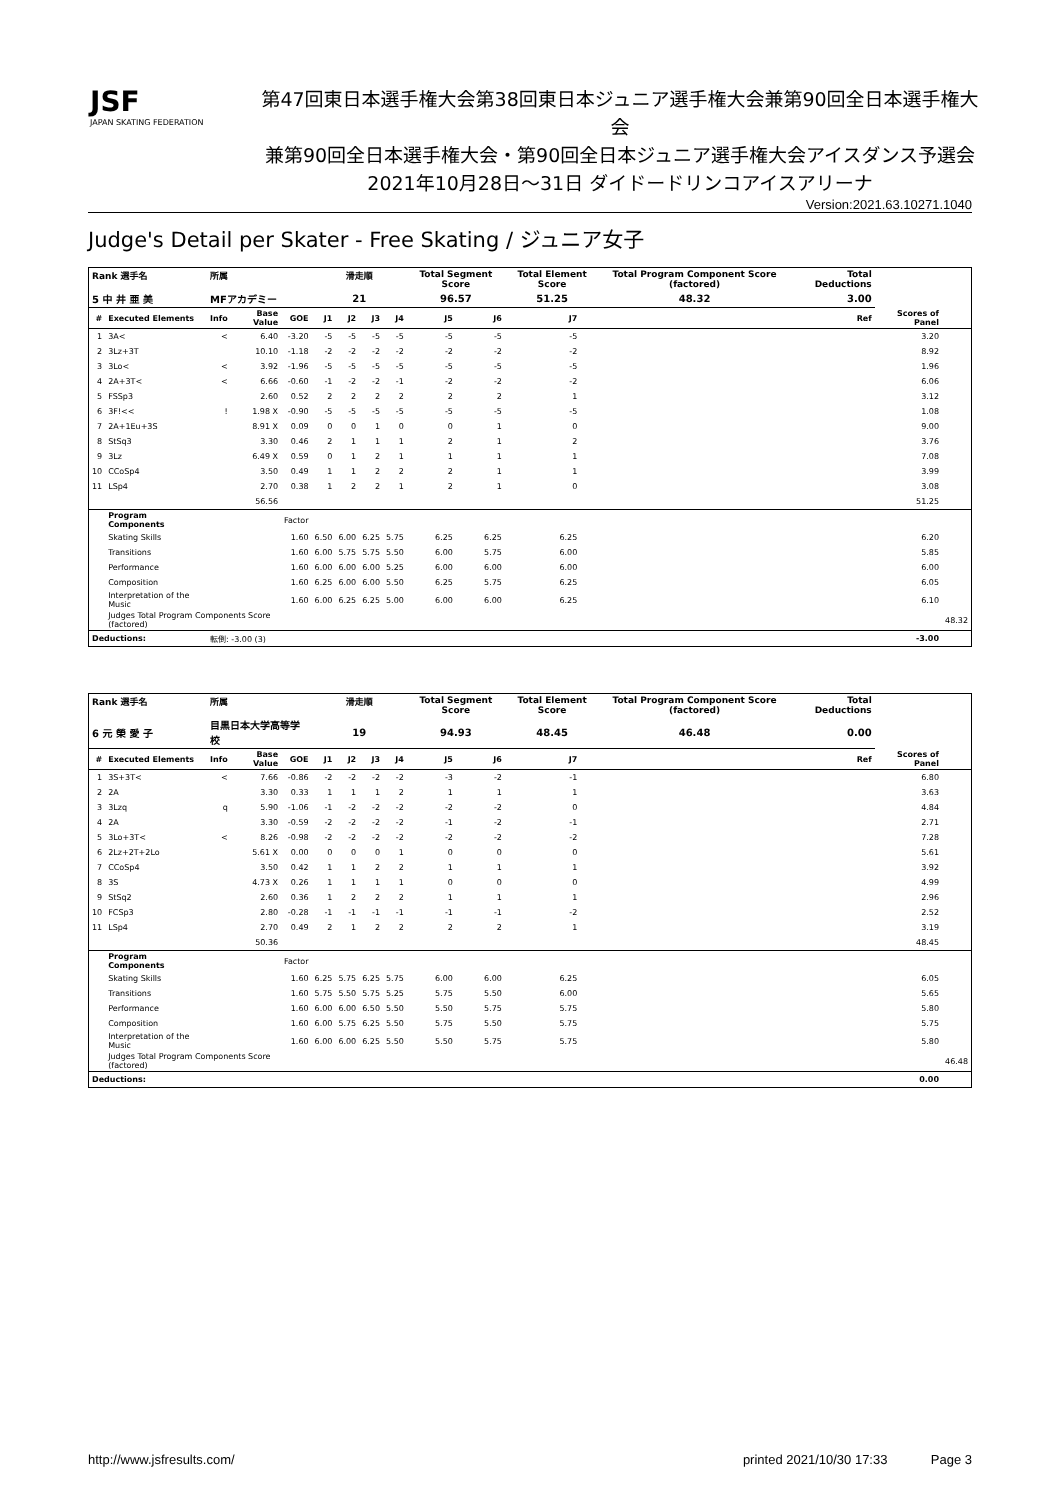JSF
JAPAN SKATING FEDERATION
第47回東日本選手権大会第38回東日本ジュニア選手権大会兼第90回全日本選手権大会
兼第90回全日本選手権大会・第90回全日本ジュニア選手権大会アイスダンス予選会
2021年10月28日～31日 ダイドードリンコアイスアリーナ
Version:2021.63.10271.1040
Judge's Detail per Skater - Free Skating / ジュニア女子
| Rank 選手名 | | 所属 | | | 滑走順 | | | | Total Segment Score | | Total Element Score | | Total Program Component Score (factored) | | Total Deductions | | | |
| --- | --- | --- | --- | --- | --- | --- | --- | --- | --- | --- | --- | --- | --- | --- | --- | --- | --- | --- |
| 5 中 井 亜 美 | | MFアカデミー | | | 21 | | | | 96.57 | | 51.25 | | 48.32 | | 3.00 | | | |
| # | Executed Elements | Info | Base Value | GOE | J1 | J2 | J3 | J4 | J5 | J6 | J7 | | | | | Ref | Scores of Panel | |
| 1 | 3A< | < | 6.40 | -3.20 | -5 | -5 | -5 | -5 | -5 | -5 | -5 | | | | | | 3.20 | |
| 2 | 3Lz+3T | | 10.10 | -1.18 | -2 | -2 | -2 | -2 | -2 | -2 | -2 | | | | | | 8.92 | |
| 3 | 3Lo< | < | 3.92 | -1.96 | -5 | -5 | -5 | -5 | -5 | -5 | -5 | | | | | | 1.96 | |
| 4 | 2A+3T< | < | 6.66 | -0.60 | -1 | -2 | -2 | -1 | -2 | -2 | -2 | | | | | | 6.06 | |
| 5 | FSSp3 | | 2.60 | 0.52 | 2 | 2 | 2 | 2 | 2 | 2 | 1 | | | | | | 3.12 | |
| 6 | 3F!<< | ! | 1.98 X | -0.90 | -5 | -5 | -5 | -5 | -5 | -5 | -5 | | | | | | 1.08 | |
| 7 | 2A+1Eu+3S | | 8.91 X | 0.09 | 0 | 0 | 1 | 0 | 0 | 1 | 0 | | | | | | 9.00 | |
| 8 | StSq3 | | 3.30 | 0.46 | 2 | 1 | 1 | 1 | 2 | 1 | 2 | | | | | | 3.76 | |
| 9 | 3Lz | | 6.49 X | 0.59 | 0 | 1 | 2 | 1 | 1 | 1 | 1 | | | | | | 7.08 | |
| 10 | CCoSp4 | | 3.50 | 0.49 | 1 | 1 | 2 | 2 | 2 | 1 | 1 | | | | | | 3.99 | |
| 11 | LSp4 | | 2.70 | 0.38 | 1 | 2 | 2 | 1 | 2 | 1 | 0 | | | | | | 3.08 | |
| | | | 56.56 | | | | | | | | | | | | | | 51.25 | |
| | Program Components | | | Factor | | | | | | | | | | | | | | |
| | Skating Skills | | | 1.60 | 6.50 | 6.00 | 6.25 | 5.75 | 6.25 | 6.25 | 6.25 | | | | | | 6.20 | |
| | Transitions | | | 1.60 | 6.00 | 5.75 | 5.75 | 5.50 | 6.00 | 5.75 | 6.00 | | | | | | 5.85 | |
| | Performance | | | 1.60 | 6.00 | 6.00 | 6.00 | 5.25 | 6.00 | 6.00 | 6.00 | | | | | | 6.00 | |
| | Composition | | | 1.60 | 6.25 | 6.00 | 6.00 | 5.50 | 6.25 | 5.75 | 6.25 | | | | | | 6.05 | |
| | Interpretation of the Music | | | 1.60 | 6.00 | 6.25 | 6.25 | 5.00 | 6.00 | 6.00 | 6.25 | | | | | | 6.10 | |
| | Judges Total Program Components Score (factored) | | | | | | | | | | | | | | | | | 48.32 |
| Deductions: | | 転倒: -3.00 (3) | | | | | | | | | | | | | | | -3.00 | |
| Rank 選手名 | | 所属 | | | 滑走順 | | | | Total Segment Score | | Total Element Score | | Total Program Component Score (factored) | | Total Deductions | | | |
| --- | --- | --- | --- | --- | --- | --- | --- | --- | --- | --- | --- | --- | --- | --- | --- | --- | --- | --- |
| 6 元 榮 愛 子 | | 目黒日本大学高等学校 | | | 19 | | | | 94.93 | | 48.45 | | 46.48 | | 0.00 | | | |
| # | Executed Elements | Info | Base Value | GOE | J1 | J2 | J3 | J4 | J5 | J6 | J7 | | | | | Ref | Scores of Panel | |
| 1 | 3S+3T< | < | 7.66 | -0.86 | -2 | -2 | -2 | -2 | -3 | -2 | -1 | | | | | | 6.80 | |
| 2 | 2A | | 3.30 | 0.33 | 1 | 1 | 1 | 2 | 1 | 1 | 1 | | | | | | 3.63 | |
| 3 | 3Lzq | q | 5.90 | -1.06 | -1 | -2 | -2 | -2 | -2 | -2 | 0 | | | | | | 4.84 | |
| 4 | 2A | | 3.30 | -0.59 | -2 | -2 | -2 | -2 | -1 | -2 | -1 | | | | | | 2.71 | |
| 5 | 3Lo+3T< | < | 8.26 | -0.98 | -2 | -2 | -2 | -2 | -2 | -2 | -2 | | | | | | 7.28 | |
| 6 | 2Lz+2T+2Lo | | 5.61 X | 0.00 | 0 | 0 | 0 | 1 | 0 | 0 | 0 | | | | | | 5.61 | |
| 7 | CCoSp4 | | 3.50 | 0.42 | 1 | 1 | 2 | 2 | 1 | 1 | 1 | | | | | | 3.92 | |
| 8 | 3S | | 4.73 X | 0.26 | 1 | 1 | 1 | 1 | 0 | 0 | 0 | | | | | | 4.99 | |
| 9 | StSq2 | | 2.60 | 0.36 | 1 | 2 | 2 | 2 | 1 | 1 | 1 | | | | | | 2.96 | |
| 10 | FCSp3 | | 2.80 | -0.28 | -1 | -1 | -1 | -1 | -1 | -1 | -2 | | | | | | 2.52 | |
| 11 | LSp4 | | 2.70 | 0.49 | 2 | 1 | 2 | 2 | 2 | 2 | 1 | | | | | | 3.19 | |
| | | | 50.36 | | | | | | | | | | | | | | 48.45 | |
| | Program Components | | | Factor | | | | | | | | | | | | | | |
| | Skating Skills | | | 1.60 | 6.25 | 5.75 | 6.25 | 5.75 | 6.00 | 6.00 | 6.25 | | | | | | 6.05 | |
| | Transitions | | | 1.60 | 5.75 | 5.50 | 5.75 | 5.25 | 5.75 | 5.50 | 6.00 | | | | | | 5.65 | |
| | Performance | | | 1.60 | 6.00 | 6.00 | 6.50 | 5.50 | 5.50 | 5.75 | 5.75 | | | | | | 5.80 | |
| | Composition | | | 1.60 | 6.00 | 5.75 | 6.25 | 5.50 | 5.75 | 5.50 | 5.75 | | | | | | 5.75 | |
| | Interpretation of the Music | | | 1.60 | 6.00 | 6.00 | 6.25 | 5.50 | 5.50 | 5.75 | 5.75 | | | | | | 5.80 | |
| | Judges Total Program Components Score (factored) | | | | | | | | | | | | | | | | | 46.48 |
| Deductions: | | | | | | | | | | | | | | | | | 0.00 | |
http://www.jsfresults.com/ printed 2021/10/30 17:33 Page 3